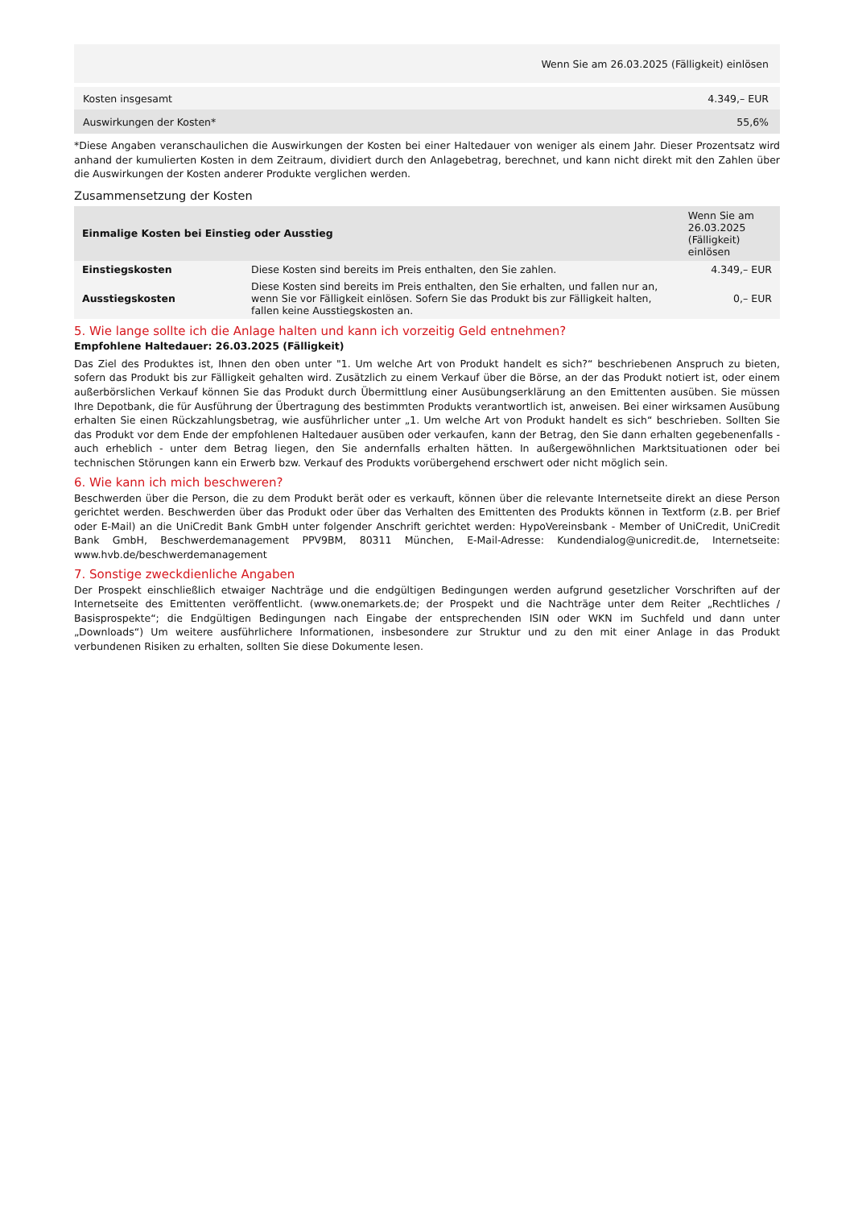| Wenn Sie am 26.03.2025 (Fälligkeit) einlösen | |
| Kosten insgesamt | 4.349,– EUR |
| Auswirkungen der Kosten* | 55,6% |
*Diese Angaben veranschaulichen die Auswirkungen der Kosten bei einer Haltedauer von weniger als einem Jahr. Dieser Prozentsatz wird anhand der kumulierten Kosten in dem Zeitraum, dividiert durch den Anlagebetrag, berechnet, und kann nicht direkt mit den Zahlen über die Auswirkungen der Kosten anderer Produkte verglichen werden.
Zusammensetzung der Kosten
| Einmalige Kosten bei Einstieg oder Ausstieg | | Wenn Sie am 26.03.2025 (Fälligkeit) einlösen |
| --- | --- | --- |
| Einstiegskosten | Diese Kosten sind bereits im Preis enthalten, den Sie zahlen. | 4.349,– EUR |
| Ausstiegskosten | Diese Kosten sind bereits im Preis enthalten, den Sie erhalten, und fallen nur an, wenn Sie vor Fälligkeit einlösen. Sofern Sie das Produkt bis zur Fälligkeit halten, fallen keine Ausstiegskosten an. | 0,– EUR |
5. Wie lange sollte ich die Anlage halten und kann ich vorzeitig Geld entnehmen?
Empfohlene Haltedauer: 26.03.2025 (Fälligkeit)
Das Ziel des Produktes ist, Ihnen den oben unter "1. Um welche Art von Produkt handelt es sich?“ beschriebenen Anspruch zu bieten, sofern das Produkt bis zur Fälligkeit gehalten wird. Zusätzlich zu einem Verkauf über die Börse, an der das Produkt notiert ist, oder einem außerbörslichen Verkauf können Sie das Produkt durch Übermittlung einer Ausübungserklärung an den Emittenten ausüben. Sie müssen Ihre Depotbank, die für Ausführung der Übertragung des bestimmten Produkts verantwortlich ist, anweisen. Bei einer wirksamen Ausübung erhalten Sie einen Rückzahlungsbetrag, wie ausführlicher unter „1. Um welche Art von Produkt handelt es sich“ beschrieben. Sollten Sie das Produkt vor dem Ende der empfohlenen Haltedauer ausüben oder verkaufen, kann der Betrag, den Sie dann erhalten gegebenenfalls - auch erheblich - unter dem Betrag liegen, den Sie andernfalls erhalten hätten. In außergewöhnlichen Marktsituationen oder bei technischen Störungen kann ein Erwerb bzw. Verkauf des Produkts vorübergehend erschwert oder nicht möglich sein.
6. Wie kann ich mich beschweren?
Beschwerden über die Person, die zu dem Produkt berät oder es verkauft, können über die relevante Internetseite direkt an diese Person gerichtet werden. Beschwerden über das Produkt oder über das Verhalten des Emittenten des Produkts können in Textform (z.B. per Brief oder E-Mail) an die UniCredit Bank GmbH unter folgender Anschrift gerichtet werden: HypoVereinsbank - Member of UniCredit, UniCredit Bank GmbH, Beschwerdemanagement PPV9BM, 80311 München, E-Mail-Adresse: Kundendialog@unicredit.de, Internetseite: www.hvb.de/beschwerdemanagement
7. Sonstige zweckdienliche Angaben
Der Prospekt einschließlich etwaiger Nachträge und die endgültigen Bedingungen werden aufgrund gesetzlicher Vorschriften auf der Internetseite des Emittenten veröffentlicht. (www.onemarkets.de; der Prospekt und die Nachträge unter dem Reiter „Rechtliches / Basisprospekte“; die Endgültigen Bedingungen nach Eingabe der entsprechenden ISIN oder WKN im Suchfeld und dann unter „Downloads“) Um weitere ausführlichere Informationen, insbesondere zur Struktur und zu den mit einer Anlage in das Produkt verbundenen Risiken zu erhalten, sollten Sie diese Dokumente lesen.